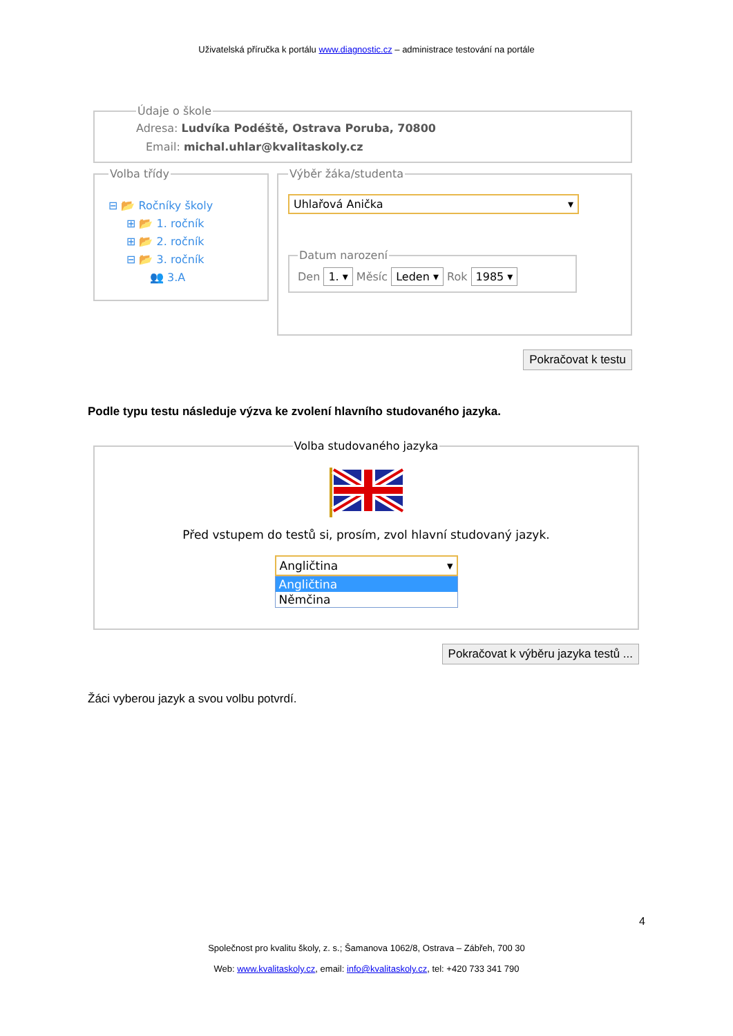Uživatelská příručka k portálu www.diagnostic.cz – administrace testování na portále
Údaje o škole
Adresa: Ludvíka Podéště, Ostrava Poruba, 70800
Email: michal.uhlar@kvalitaskoly.cz
Volba třídy
⊟ 📂 Ročníky školy
⊞ 📂 1. ročník
⊞ 📂 2. ročník
⊟ 📂 3. ročník
👥 3.A
Výběr žáka/studenta
Uhlařová Anička ▾
Datum narození Den 1. ▾ Měsíc Leden ▾ Rok 1985 ▾
Pokračovat k testu
Podle typu testu následuje výzva ke zvolení hlavního studovaného jazyka.
Volba studovaného jazyka
Před vstupem do testů si, prosím, zvol hlavní studovaný jazyk.
Angličtina ▾
Angličtina
Němčina
Pokračovat k výběru jazyka testů ...
Žáci vyberou jazyk a svou volbu potvrdí.
4
Společnost pro kvalitu školy, z. s.; Šamanova 1062/8, Ostrava – Zábřeh, 700 30
Web: www.kvalitaskoly.cz, email: info@kvalitaskoly.cz, tel: +420 733 341 790